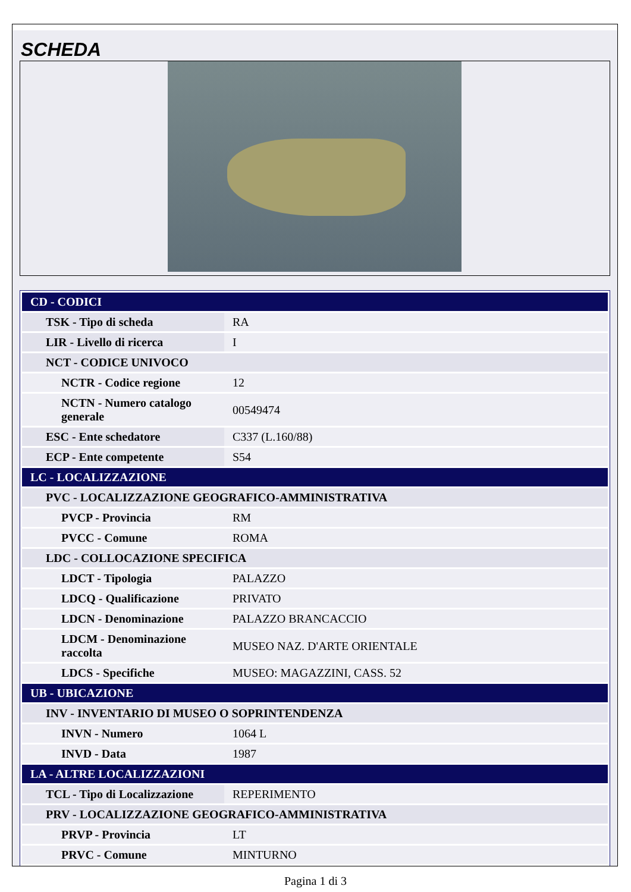SCHEDA
| CD - CODICI | |
| TSK - Tipo di scheda | RA |
| LIR - Livello di ricerca | I |
| NCT - CODICE UNIVOCO | |
| NCTR - Codice regione | 12 |
| NCTN - Numero catalogo generale | 00549474 |
| ESC - Ente schedatore | C337 (L.160/88) |
| ECP - Ente competente | S54 |
| LC - LOCALIZZAZIONE | |
| PVC - LOCALIZZAZIONE GEOGRAFICO-AMMINISTRATIVA | |
| PVCP - Provincia | RM |
| PVCC - Comune | ROMA |
| LDC - COLLOCAZIONE SPECIFICA | |
| LDCT - Tipologia | PALAZZO |
| LDCQ - Qualificazione | PRIVATO |
| LDCN - Denominazione | PALAZZO BRANCACCIO |
| LDCM - Denominazione raccolta | MUSEO NAZ. D'ARTE ORIENTALE |
| LDCS - Specifiche | MUSEO: MAGAZZINI, CASS. 52 |
| UB - UBICAZIONE | |
| INV - INVENTARIO DI MUSEO O SOPRINTENDENZA | |
| INVN - Numero | 1064 L |
| INVD - Data | 1987 |
| LA - ALTRE LOCALIZZAZIONI | |
| TCL - Tipo di Localizzazione | REPERIMENTO |
| PRV - LOCALIZZAZIONE GEOGRAFICO-AMMINISTRATIVA | |
| PRVP - Provincia | LT |
| PRVC - Comune | MINTURNO |
Pagina 1 di 3